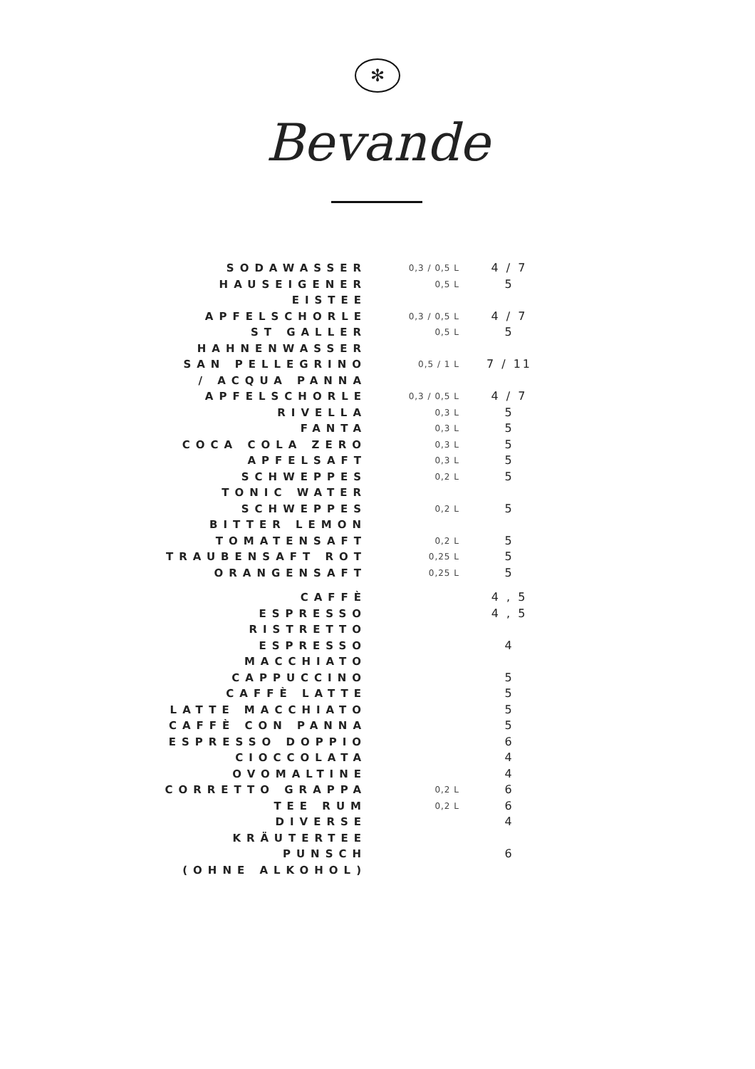✻
Bevande
| SODAWASSER | 0,3 / 0,5 L | 4 / 7 |
| HAUSEIGENER EISTEE | 0,5 L | 5 |
| APFELSCHORLE | 0,3 / 0,5 L | 4 / 7 |
| ST GALLER HAHNENWASSER | 0,5 L | 5 |
| SAN PELLEGRINO / ACQUA PANNA | 0,5 / 1 L | 7 / 11 |
| APFELSCHORLE | 0,3 / 0,5 L | 4 / 7 |
| RIVELLA | 0,3 L | 5 |
| FANTA | 0,3 L | 5 |
| COCA COLA ZERO | 0,3 L | 5 |
| APFELSAFT | 0,3 L | 5 |
| SCHWEPPES TONIC WATER | 0,2 L | 5 |
| SCHWEPPES BITTER LEMON | 0,2 L | 5 |
| TOMATENSAFT | 0,2 L | 5 |
| TRAUBENSAFT ROT | 0,25 L | 5 |
| ORANGENSAFT | 0,25 L | 5 |
| CAFFÈ | | 4 , 5 |
| ESPRESSO RISTRETTO | | 4 , 5 |
| ESPRESSO MACCHIATO | | 4 |
| CAPPUCCINO | | 5 |
| CAFFÈ LATTE | | 5 |
| LATTE MACCHIATO | | 5 |
| CAFFÈ CON PANNA | | 5 |
| ESPRESSO DOPPIO | | 6 |
| CIOCCOLATA | | 4 |
| OVOMALTINE | | 4 |
| CORRETTO GRAPPA | 0,2 L | 6 |
| TEE RUM | 0,2 L | 6 |
| DIVERSE KRÄUTERTEE | | 4 |
| PUNSCH (OHNE ALKOHOL) | | 6 |